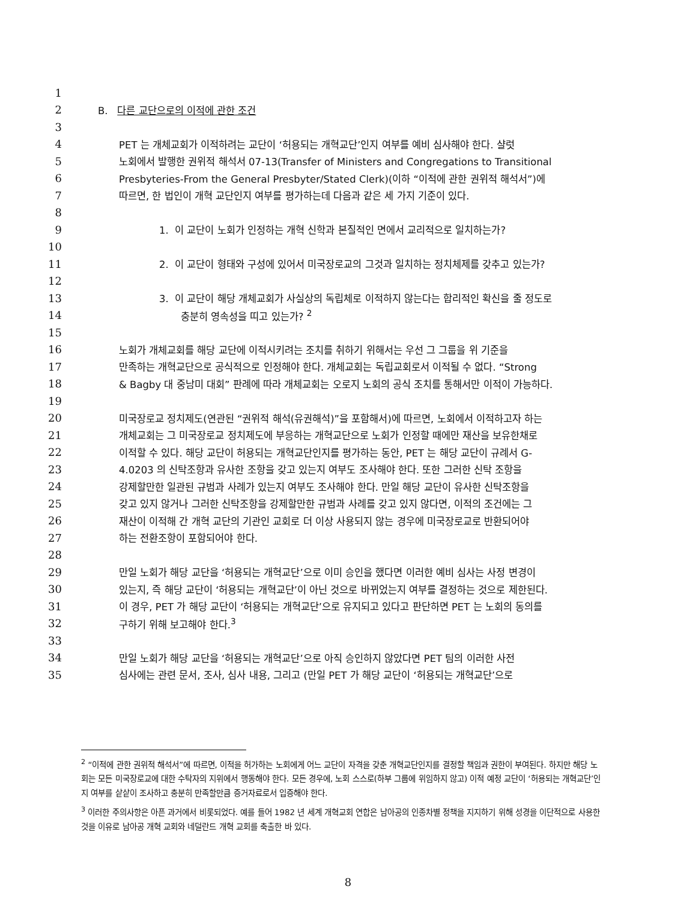1
2 B. 다른 교단으로의 이적에 관한 조건
3
4 PET 는 개체교회가 이적하려는 교단이 ‘허용되는 개혁교단’인지 여부를 예비 심사해야 한다. 샬럿
5 노회에서 발행한 권위적 해석서 07-13(Transfer of Ministers and Congregations to Transitional
6 Presbyteries-From the General Presbyter/Stated Clerk)(이하 “이적에 관한 권위적 해석서”)에
7 따르면, 한 법인이 개혁 교단인지 여부를 평가하는데 다음과 같은 세 가지 기준이 있다.
8
9 1. 이 교단이 노회가 인정하는 개혁 신학과 본질적인 면에서 교리적으로 일치하는가?
10
11 2. 이 교단이 형태와 구성에 있어서 미국장로교의 그것과 일치하는 정치체제를 갖추고 있는가?
12
13 3. 이 교단이 해당 개체교회가 사실상의 독립체로 이적하지 않는다는 합리적인 확신을 줄 정도로
14 충분히 영속성을 띠고 있는가? <sup>2</sup>
15
16 노회가 개체교회를 해당 교단에 이적시키려는 조치를 취하기 위해서는 우선 그 그룹을 위 기준을
17 만족하는 개혁교단으로 공식적으로 인정해야 한다. 개체교회는 독립교회로서 이적될 수 없다. “Strong
18 & Bagby 대 중남미 대회” 판례에 따라 개체교회는 오로지 노회의 공식 조치를 통해서만 이적이 가능하다.
19
20 미국장로교 정치제도(연관된 “권위적 해석(유권해석)”을 포함해서)에 따르면, 노회에서 이적하고자 하는
21 개체교회는 그 미국장로교 정치제도에 부응하는 개혁교단으로 노회가 인정할 때에만 재산을 보유한채로
22 이적할 수 있다. 해당 교단이 허용되는 개혁교단인지를 평가하는 동안, PET 는 해당 교단이 규례서 G-
23 4.0203 의 신탁조항과 유사한 조항을 갖고 있는지 여부도 조사해야 한다. 또한 그러한 신탁 조항을
24 강제할만한 일관된 규범과 사례가 있는지 여부도 조사해야 한다. 만일 해당 교단이 유사한 신탁조항을
25 갖고 있지 않거나 그러한 신탁조항을 강제할만한 규범과 사례를 갖고 있지 않다면, 이적의 조건에는 그
26 재산이 이적해 간 개혁 교단의 기관인 교회로 더 이상 사용되지 않는 경우에 미국장로교로 반환되어야
27 하는 전환조항이 포함되어야 한다.
28
29 만일 노회가 해당 교단을 ‘허용되는 개혁교단’으로 이미 승인을 했다면 이러한 예비 심사는 사정 변경이
30 있는지, 즉 해당 교단이 ‘허용되는 개혁교단’이 아닌 것으로 바뀌었는지 여부를 결정하는 것으로 제한된다.
31 이 경우, PET 가 해당 교단이 ‘허용되는 개혁교단’으로 유지되고 있다고 판단하면 PET 는 노회의 동의를
32 구하기 위해 보고해야 한다.<sup>3</sup>
33
34 만일 노회가 해당 교단을 ‘허용되는 개혁교단’으로 아직 승인하지 않았다면 PET 팀의 이러한 사전
35 심사에는 관련 문서, 조사, 심사 내용, 그리고 (만일 PET 가 해당 교단이 ‘허용되는 개혁교단’으로
<sup>2</sup> “이적에 관한 권위적 해석서”에 따르면, 이적을 허가하는 노회에게 어느 교단이 자격을 갖춘 개혁교단인지를 결정할 책임과 권한이 부여된다. 하지만 해당 노회는 모든 미국장로교에 대한 수탁자의 지위에서 행동해야 한다. 모든 경우에, 노회 스스로(하부 그룹에 위임하지 않고) 이적 예정 교단이 ‘허용되는 개혁교단’인지 여부를 샅샅이 조사하고 충분히 만족할만큼 증거자료로서 입증해야 한다.
<sup>3</sup> 이러한 주의사항은 아픈 과거에서 비롯되었다. 예를 들어 1982 년 세계 개혁교회 연합은 남아공의 인종차별 정책을 지지하기 위해 성경을 이단적으로 사용한 것을 이유로 남아공 개혁 교회와 네덜란드 개혁 교회를 축출한 바 있다.
8